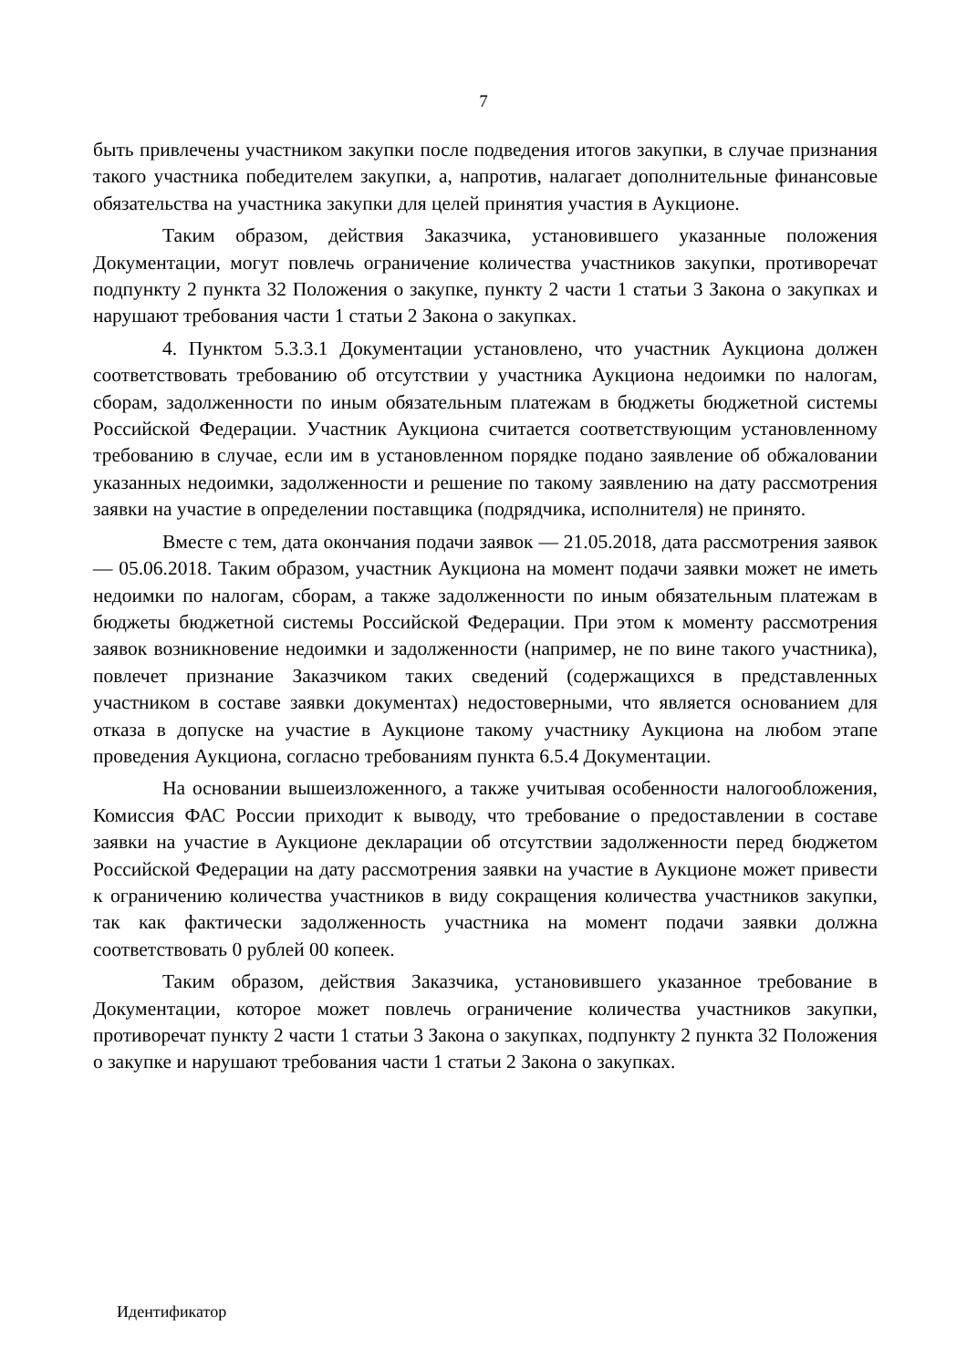7
быть привлечены участником закупки после подведения итогов закупки, в случае признания такого участника победителем закупки, а, напротив, налагает дополнительные финансовые обязательства на участника закупки для целей принятия участия в Аукционе.
Таким образом, действия Заказчика, установившего указанные положения Документации, могут повлечь ограничение количества участников закупки, противоречат подпункту 2 пункта 32 Положения о закупке, пункту 2 части 1 статьи 3 Закона о закупках и нарушают требования части 1 статьи 2 Закона о закупках.
4. Пунктом 5.3.3.1 Документации установлено, что участник Аукциона должен соответствовать требованию об отсутствии у участника Аукциона недоимки по налогам, сборам, задолженности по иным обязательным платежам в бюджеты бюджетной системы Российской Федерации. Участник Аукциона считается соответствующим установленному требованию в случае, если им в установленном порядке подано заявление об обжаловании указанных недоимки, задолженности и решение по такому заявлению на дату рассмотрения заявки на участие в определении поставщика (подрядчика, исполнителя) не принято.
Вместе с тем, дата окончания подачи заявок — 21.05.2018, дата рассмотрения заявок — 05.06.2018. Таким образом, участник Аукциона на момент подачи заявки может не иметь недоимки по налогам, сборам, а также задолженности по иным обязательным платежам в бюджеты бюджетной системы Российской Федерации. При этом к моменту рассмотрения заявок возникновение недоимки и задолженности (например, не по вине такого участника), повлечет признание Заказчиком таких сведений (содержащихся в представленных участником в составе заявки документах) недостоверными, что является основанием для отказа в допуске на участие в Аукционе такому участнику Аукциона на любом этапе проведения Аукциона, согласно требованиям пункта 6.5.4 Документации.
На основании вышеизложенного, а также учитывая особенности налогообложения, Комиссия ФАС России приходит к выводу, что требование о предоставлении в составе заявки на участие в Аукционе декларации об отсутствии задолженности перед бюджетом Российской Федерации на дату рассмотрения заявки на участие в Аукционе может привести к ограничению количества участников в виду сокращения количества участников закупки, так как фактически задолженность участника на момент подачи заявки должна соответствовать 0 рублей 00 копеек.
Таким образом, действия Заказчика, установившего указанное требование в Документации, которое может повлечь ограничение количества участников закупки, противоречат пункту 2 части 1 статьи 3 Закона о закупках, подпункту 2 пункта 32 Положения о закупке и нарушают требования части 1 статьи 2 Закона о закупках.
Идентификатор